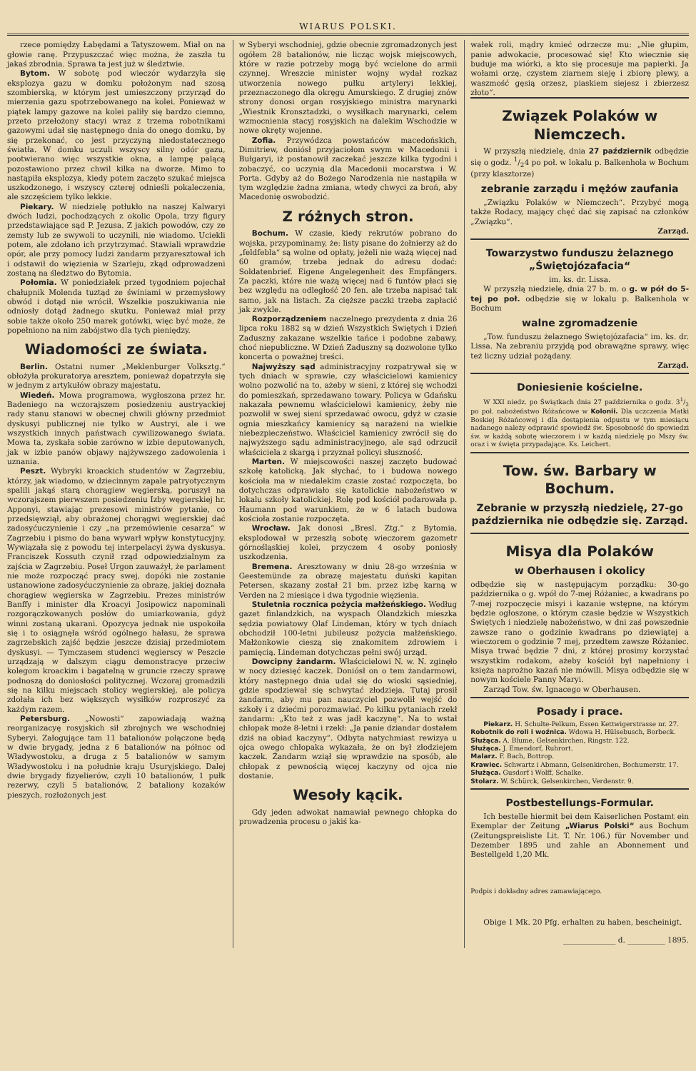WIARUS POLSKI.
rzece pomiędzy Łabędami a Tatyszowem. Miał on na głowie ranę. Przypuszczać więc można, że zaszła tu jakaś zbrodnia. Sprawa ta jest już w śledztwie.
Bytom. W sobotę pod wieczór wydarzyła się eksplozya gazu w domku położonym nad szosą szombierską, w którym jest umieszczony przyrząd do mierzenia gazu spotrzebowanego na kolei. Ponieważ w piątek lampy gazowe na kolei paliły się bardzo ciemno, przeto przełożony stacyi wraz z trzema robotnikami gazowymi udał się następnego dnia do onego domku, by się przekonać, co jest przyczyną niedostatecznego światła. W domku uczuli wszyscy silny odór gazu, pootwierano więc wszystkie okna, a lampę palącą pozostawiono przez chwil kilka na dworze. Mimo to nastąpiła eksplozya, kiedy potem zaczęto szukać miejsca uszkodzonego, i wszyscy czterej odnieśli pokaleczenia, ale szczęściem tylko lekkie.
Piekary. W niedzielę potłukło na naszej Kalwaryi dwóch ludzi, pochodzących z okolic Opola, trzy figury przedstawiające sąd P. Jezusa. Z jakich powodów, czy ze zemsty lub ze swywoli to uczynili, nie wiadomo. Uciekli potem, ale zdołano ich przytrzymać. Stawiali wprawdzie opór, ale przy pomocy ludzi żandarm przyaresztował ich i odstawił do więzienia w Szarleju, zkąd odprowadzeni zostaną na śledztwo do Bytomia.
Połomia. W poniedziałek przed tygodniem pojechał chałupnik Molenda tuztąd ze świniami w przemysłowy obwód i dotąd nie wrócił. Wszelkie poszukiwania nie odniosły dotąd żadnego skutku. Ponieważ miał przy sobie także około 250 marek gotówki, więc być może, że popełniono na nim zabójstwo dla tych pieniędzy.
Wiadomości ze świata.
Berlin. Ostatni numer „Meklenburger Volksztg.“ obłożyła prokuratorya aresztem, ponieważ dopatrzyła się w jednym z artykułów obrazy majestatu.
Wiedeń. Mowa programowa, wygłoszona przez hr. Badeniego na wczorajszem posiedzeniu austryackiej rady stanu stanowi w obecnej chwili główny przedmiot dyskusyi publicznej nie tylko w Austryi, ale i we wszystkich innych państwach cywilizowanego świata. Mowa ta, zyskała sobie zarówno w izbie deputowanych, jak w izbie panów objawy najżywszego zadowolenia i uznania.
Peszt. Wybryki kroackich studentów w Zagrzebiu, którzy, jak wiadomo, w dziecinnym zapale patryotycznym spalili jakąś starą chorągiew węgierską, poruszył na wczorajszem pierwszem posiedzeniu Izby węgierskiej hr. Apponyi, stawiając prezesowi ministrów pytanie, co przedsięwziął, aby obrażonej chorągwi węgierskiej dać zadosyćuczynienie i czy „na przemówienie cesarza“ w Zagrzebiu i pismo do bana wywarł wpływ konstytucyjny. Wywiązała się z powodu tej interpelacyi żywa dyskusya. Franciszek Kossuth czynił rząd odpowiedzialnym za zajścia w Zagrzebiu. Poseł Urgon zauważył, że parlament nie może rozpocząć pracy swej, dopóki nie zostanie ustanowione zadosyćuczynienie za obrazę, jakiej doznała chorągiew węgierska w Zagrzebiu. Prezes ministrów Banffy i minister dla Kroacyi Josipowicz napominali rozgorączkowanych posłów do umiarkowania, gdyż winni zostaną ukarani. Opozycya jednak nie uspokoiła się i to osiągnęła wśród ogólnego hałasu, że sprawa zagrzebskich zajść będzie jeszcze dzisiaj przedmiotem dyskusyi. — Tymczasem studenci węgierscy w Peszcie urządzają w dalszym ciągu demonstracye przeciw kolegom kroackim i bagatelną w gruncie rzeczy sprawę podnoszą do doniosłości politycznej. Wczoraj gromadzili się na kilku miejscach stolicy węgierskiej, ale policya zdołała ich bez większych wysiłków rozproszyć za każdym razem.
Petersburg. „Nowosti“ zapowiadają ważną reorganizacyę rosyjskich sił zbrojnych we wschodniej Syberyi. Załogujące tam 11 batalionów połączone będą w dwie brygady, jedna z 6 batalionów na północ od Władywostoku, a druga z 5 batalionów w samym Władywostoku i na południe kraju Usuryjskiego. Dalej dwie brygady fizyelierów, czyli 10 batalionów, 1 pułk rezerwy, czyli 5 batalionów, 2 bataliony kozaków pieszych, rozłożonych jest
w Syberyi wschodniej, gdzie obecnie zgromadzonych jest ogółem 28 batalionów, nie licząc wojsk miejscowych, które w razie potrzeby mogą być wcielone do armii czynnej. Wreszcie minister wojny wydał rozkaz utworzenia nowego pułku artyleryi lekkiej, przeznaczonego dla okręgu Amurskiego. Z drugiej znów strony donosi organ rosyjskiego ministra marynarki „Wiestnik Kronsztadzki, o wysiłkach marynarki, celem wzmocnienia stacyj rosyjskich na dalekim Wschodzie w nowe okręty wojenne.
Zofia. Przywódzca powstańców macedońskich, Dimitriew, doniósł przyjaciołom swym w Macedonii i Bułgaryi, iż postanowił zaczekać jeszcze kilka tygodni i zobaczyć, co uczynią dla Macedonii mocarstwa i W. Porta. Gdyby aż do Bożego Narodzenia nie nastąpiła w tym względzie żadna zmiana, wtedy chwyci za broń, aby Macedonię oswobodzić.
Z różnych stron.
Bochum. W czasie, kiedy rekrutów pobrano do wojska, przypominamy, że: listy pisane do żołnierzy aż do „feldfebla“ są wolne od opłaty, jeżeli nie ważą więcej nad 60 gramów, trzeba jednak do adresu dodać: Soldatenbrief. Eigene Angelegenheit des Empfängers. Za paczki, które nie ważą więcej nad 6 funtów płaci się bez względu na odległość 20 fen. ale trzeba napisać tak samo, jak na listach. Za cięższe paczki trzeba zapłacić jak zwykle.
Rozporządzeniem naczelnego prezydenta z dnia 26 lipca roku 1882 są w dzień Wszystkich Świętych i Dzień Zaduszny zakazane wszelkie tańce i podobne zabawy, choć niepubliczne. W Dzień Zaduszny są dozwolone tylko koncerta o poważnej treści.
Najwyższy sąd administracyjny rozpatrywał się w tych dniach w sprawie, czy właścicielowi kamienicy wolno pozwolić na to, ażeby w sieni, z której się wchodzi do pomieszkań, sprzedawano towary. Policya w Gdańsku nakazała pewnemu właścicielowi kamienicy, żeby nie pozwolił w swej sieni sprzedawać owocu, gdyż w czasie ognia mieszkańcy kamienicy są narażeni na wielkie niebezpieczeństwo. Właściciel kamienicy zwrócił się do najwyższego sądu administracyjnego, ale sąd odrzucił właściciela z skargą i przyznał policyi słuszność.
Marten. W miejscowości naszej zaczęto budować szkołę katolicką. Jak słychać, to i budowa nowego kościoła ma w niedalekim czasie zostać rozpoczęta, bo dotychczas odprawiało się katolickie nabożeństwo w lokalu szkoły katolickiej. Rolę pod kościół podarowała p. Haumann pod warunkiem, że w 6 latach budowa kościoła zostanie rozpoczęta.
Wrocław. Jak donosi „Bresl. Ztg.“ z Bytomia, eksplodował w przeszłą sobotę wieczorem gazometr górnośląskiej kolei, przyczem 4 osoby poniosły uszkodzenia.
Bremena. Aresztowany w dniu 28-go września w Geestemünde za obrazę majestatu duński kapitan Petersen, skazany został 21 bm. przez izbę karną w Verden na 2 miesiące i dwa tygodnie więzienia.
Stuletnia rocznica pożycia małżeńskiego. Według gazet finlandzkich, na wyspach Olandzkich mieszka sędzia powiatowy Olaf Lindeman, który w tych dniach obchodził 100-letni jubileusz pożycia małżeńskiego. Małżonkowie cieszą się znakomitem zdrowiem i pamięcią. Lindeman dotychczas pełni swój urząd.
Dowcipny żandarm. Właścicielowi N. w. N. zginęło w nocy dziesięć kaczek. Doniósł on o tem żandarmowi, który następnego dnia udał się do wioski sąsiedniej, gdzie spodziewał się schwytać złodzieja. Tutaj prosił żandarm, aby mu pan nauczyciel pozwolił wejść do szkoły i z dziećmi porozmawiać. Po kilku pytaniach rzekł żandarm: „Kto też z was jadł kaczynę“. Na to wstał chłopak może 8-letni i rzekł: „Ja panie dziandar dostałem dziś na obiad kaczyny“. Odbyta natychmiast rewizya u ojca owego chłopaka wykazała, że on był złodziejem kaczek. Żandarm wziął się wprawdzie na sposób, ale chłopak z pewnością więcej kaczyny od ojca nie dostanie.
Wesoły kącik.
Gdy jeden adwokat namawiał pewnego chłopka do prowadzenia procesu o jakiś ka-
wałek roli, mądry kmieć odrzecze mu: „Nie głupim, panie adwokacie, procesować się! Kto wiecznie się buduje ma wiórki, a kto się procesuje ma papierki. Ja wołami orzę, czystem ziarnem sieję i zbiorę plewy, a waszmość gęsią orzesz, piaskiem siejesz i zbierzesz złoto“.
Związek Polaków w Niemczech.
W przyszłą niedzielę, dnia 27 październik odbędzie się o godz. 1/24 po poł. w lokalu p. Balkenhola w Bochum (przy klasztorze)
zebranie zarządu i mężów zaufania
„Związku Polaków w Niemczech“. Przybyć mogą także Rodacy, mający chęć dać się zapisać na członków „Związku“.
Zarząd.
Towarzystwo funduszu żelaznego „Świętojózafacia“
im. ks. dr. Lissa.
W przyszłą niedzielę, dnia 27 b. m. o g. w pół do 5-tej po poł. odbędzie się w lokalu p. Balkenhola w Bochum
walne zgromadzenie
„Tow. funduszu żelaznego Swiętojózafacia“ im. ks. dr. Lissa. Na zebraniu przyjdą pod obrawążne sprawy, więc też liczny udział pożądany.
Zarząd.
Doniesienie kościelne.
W XXI niedz. po Świątkach dnia 27 października o godz. 31/2 po poł. nabożeństwo Różańcowe w Kolonii. Dla uczczenia Matki Boskiej Różańcowej i dla dostąpienia odpustu w tym miesiącu nadanego należy odprawić spowiedź św. Sposobność do spowiedzi św. w każdą sobotę wieczorem i w każdą niedzielę po Mszy św. oraz i w święta przypadające. Ks. Leichert.
Tow. św. Barbary w Bochum.
Zebranie w przyszłą niedzielę, 27-go października nie odbędzie się. Zarząd.
Misya dla Polaków
w Oberhausen i okolicy
odbędzie się w następującym porządku: 30-go października o g. wpół do 7-mej Różaniec, a kwadrans po 7-mej rozpoczęcie misyi i kazanie wstępne, na którym będzie ogłoszone, o którym czasie będzie w Wszystkich Świętych i niedzielę nabożeństwo, w dni zaś powszednie zawsze rano o godzinie kwadrans po dziewiątej a wieczorem o godzinie 7 mej, przedtem zawsze Różaniec. Misya trwać będzie 7 dni, z której prosimy korzystać wszystkim rodakom, ażeby kościół był napełniony i księża naprożno kazań nie mówili. Misya odbędzie się w nowym kościele Panny Maryi.
Zarząd Tow. św. Ignacego w Oberhausen.
Posady i prace.
Piekarz. H. Schulte-Pelkum, Essen Kettwigerstrasse nr. 27.
Robotnik do roli i woźnica. Wdowa H. Hülsebusch, Borbeck.
Służąca. A. Blume, Gelsenkirchen, Ringstr. 122.
Służąca. J. Emendorf, Ruhrort.
Malarz. F. Bach, Bottrop.
Krawiec. Schwartz i Abmann, Gelsenkirchen, Bochumerstr. 17.
Służąca. Gusdorf i Wolff, Schalke.
Stolarz. W. Schürck, Gelsenkirchen, Verdenstr. 9.
Postbestellungs-Formular.
Ich bestelle hiermit bei dem Kaiserlichen Postamt ein Exemplar der Zeitung „Wiarus Polski“ aus Bochum (Zeitungspreisliste Lit. T. Nr. 106.) für November und Dezember 1895 und zahle an Abonnement und Bestellgeld 1,20 Mk.
Podpis i dokładny adres zamawiającego.
Obige 1 Mk. 20 Pfg. erhalten zu haben, bescheinigt.
______________ d. __________ 1895.